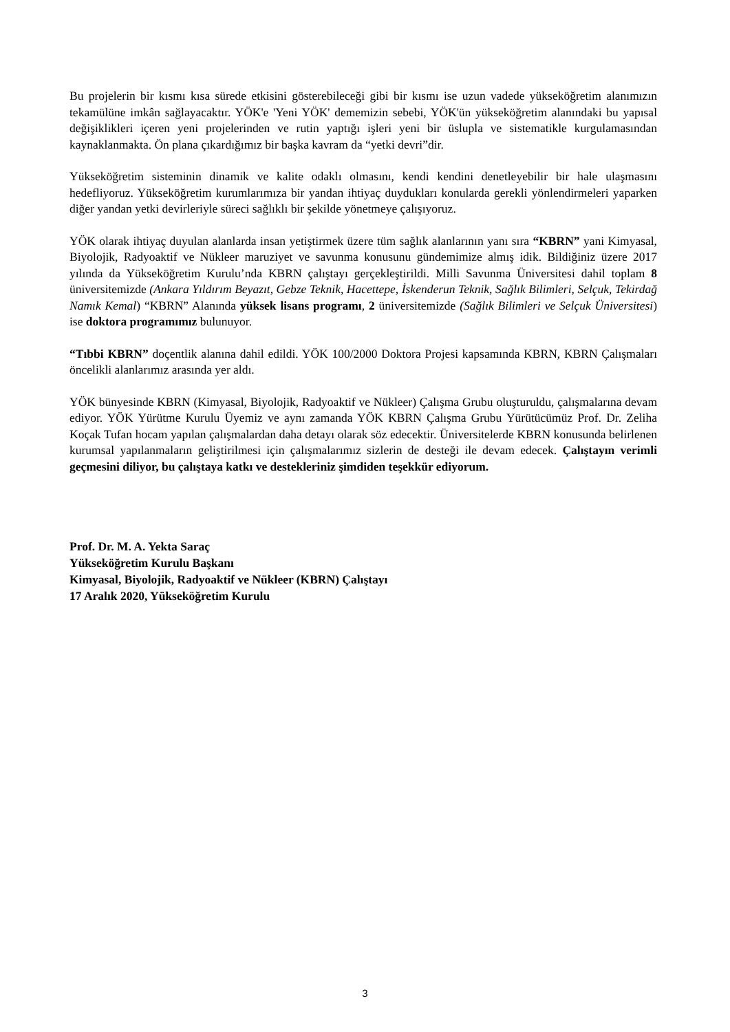Bu projelerin bir kısmı kısa sürede etkisini gösterebileceği gibi bir kısmı ise uzun vadede yükseköğretim alanımızın tekamülüne imkân sağlayacaktır. YÖK'e 'Yeni YÖK' dememizin sebebi, YÖK'ün yükseköğretim alanındaki bu yapısal değişiklikleri içeren yeni projelerinden ve rutin yaptığı işleri yeni bir üslupla ve sistematikle kurgulamasından kaynaklanmakta. Ön plana çıkardığımız bir başka kavram da “yetki devri”dir.
Yükseköğretim sisteminin dinamik ve kalite odaklı olmasını, kendi kendini denetleyebilir bir hale ulaşmasını hedefliyoruz. Yükseköğretim kurumlarımıza bir yandan ihtiyaç duydukları konularda gerekli yönlendirmeleri yaparken diğer yandan yetki devirleriyle süreci sağlıklı bir şekilde yönetmeye çalışıyoruz.
YÖK olarak ihtiyaç duyulan alanlarda insan yetiştirmek üzere tüm sağlık alanlarının yanı sıra “KBRN” yani Kimyasal, Biyolojik, Radyoaktif ve Nükleer maruziyet ve savunma konusunu gündemimize almış idik. Bildiğiniz üzere 2017 yılında da Yükseköğretim Kurulu’nda KBRN çalıştayı gerçekleştirildi. Milli Savunma Üniversitesi dahil toplam 8 üniversitemizde (Ankara Yıldırım Beyazıt, Gebze Teknik, Hacettepe, İskenderun Teknik, Sağlık Bilimleri, Selçuk, Tekirdağ Namık Kemal) “KBRN” Alanında yüksek lisans programı, 2 üniversitemizde (Sağlık Bilimleri ve Selçuk Üniversitesi) ise doktora programımız bulunuyor.
“Tıbbi KBRN” doçentlik alanına dahil edildi. YÖK 100/2000 Doktora Projesi kapsamında KBRN, KBRN Çalışmaları öncelikli alanlarımız arasında yer aldı.
YÖK bünyesinde KBRN (Kimyasal, Biyolojik, Radyoaktif ve Nükleer) Çalışma Grubu oluşturuldu, çalışmalarına devam ediyor. YÖK Yürütme Kurulu Üyemiz ve aynı zamanda YÖK KBRN Çalışma Grubu Yürütücümüz Prof. Dr. Zeliha Koçak Tufan hocam yapılan çalışmalardan daha detayı olarak söz edecektir. Üniversitelerde KBRN konusunda belirlenen kurumsal yapılanmaların geliştirilmesi için çalışmalarımız sizlerin de desteği ile devam edecek. Çalıştayın verimli geçmesini diliyor, bu çalıştaya katkı ve destekleriniz şimdiden teşekkür ediyorum.
Prof. Dr. M. A. Yekta Saraç
Yükseköğretim Kurulu Başkanı
Kimyasal, Biyolojik, Radyoaktif ve Nükleer (KBRN) Çalıştayı
17 Aralık 2020, Yükseköğretim Kurulu
3